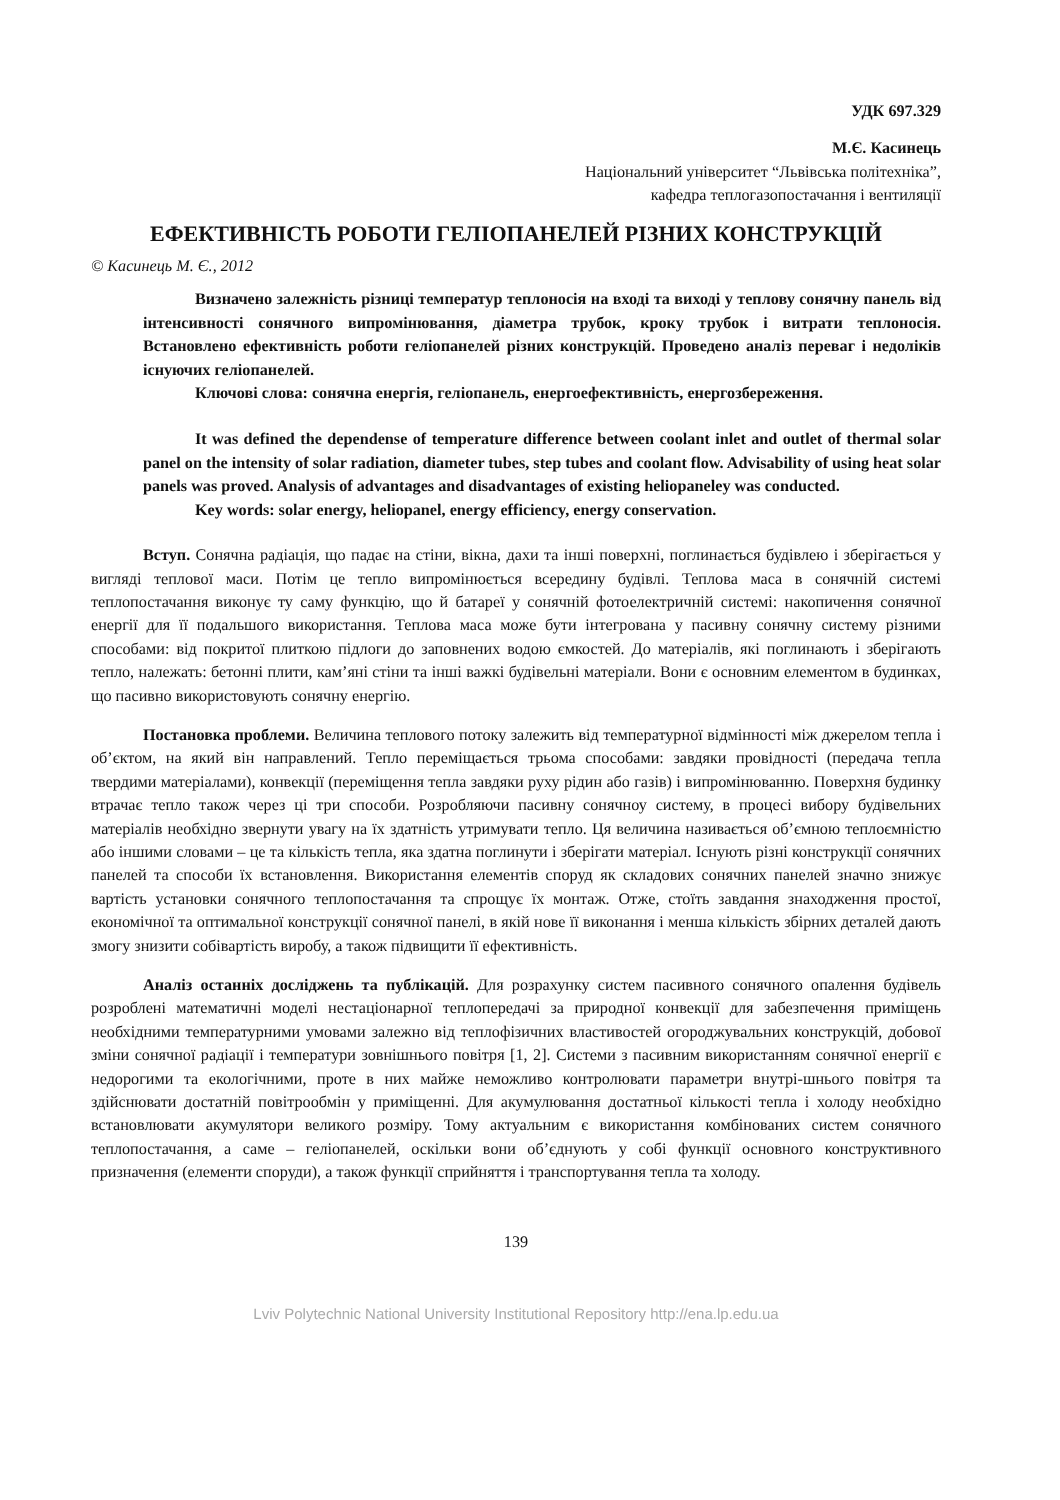УДК 697.329
М.Є. Касинець
Національний університет “Львівська політехніка”,
кафедра теплогазопостачання і вентиляції
ЕФЕКТИВНІСТЬ РОБОТИ ГЕЛІОПАНЕЛЕЙ РІЗНИХ КОНСТРУКЦІЙ
© Касинець М. Є., 2012
Визначено залежність різниці температур теплоносія на вході та виході у теплову сонячну панель від інтенсивності сонячного випромінювання, діаметра трубок, кроку трубок і витрати теплоносія. Встановлено ефективність роботи геліопанелей різних конструкцій. Проведено аналіз переваг і недоліків існуючих геліопанелей.
Ключові слова: сонячна енергія, геліопанель, енергоефективність, енергозбереження.
It was defined the dependense of temperature difference between coolant inlet and outlet of thermal solar panel on the intensity of solar radiation, diameter tubes, step tubes and coolant flow. Advisability of using heat solar panels was proved. Analysis of advantages and disadvantages of existing heliopaneley was conducted.
Key words: solar energy, heliopanel, energy efficiency, energy conservation.
Вступ. Сонячна радіація, що падає на стіни, вікна, дахи та інші поверхні, поглинається будівлею і зберігається у вигляді теплової маси. Потім це тепло випромінюється всередину будівлі. Теплова маса в сонячній системі теплопостачання виконує ту саму функцію, що й батареї у сонячній фотоелектричній системі: накопичення сонячної енергії для її подальшого використання. Теплова маса може бути інтегрована у пасивну сонячну систему різними способами: від покритої плиткою підлоги до заповнених водою ємкостей. До матеріалів, які поглинають і зберігають тепло, належать: бетонні плити, кам’яні стіни та інші важкі будівельні матеріали. Вони є основним елементом в будинках, що пасивно використовують сонячну енергію.
Постановка проблеми. Величина теплового потоку залежить від температурної відмінності між джерелом тепла і об’єктом, на який він направлений. Тепло переміщається трьома способами: завдяки провідності (передача тепла твердими матеріалами), конвекції (переміщення тепла завдяки руху рідин або газів) і випромінюванню. Поверхня будинку втрачає тепло також через ці три способи. Розробляючи пасивну сонячноу систему, в процесі вибору будівельних матеріалів необхідно звернути увагу на їх здатність утримувати тепло. Ця величина називається об’ємною теплоємністю або іншими словами – це та кількість тепла, яка здатна поглинути і зберігати матеріал. Існують різні конструкції сонячних панелей та способи їх встановлення. Використання елементів споруд як складових сонячних панелей значно знижує вартість установки сонячного теплопостачання та спрощує їх монтаж. Отже, стоїть завдання знаходження простої, економічної та оптимальної конструкції сонячної панелі, в якій нове її виконання і менша кількість збірних деталей дають змогу знизити собівартість виробу, а також підвищити її ефективність.
Аналіз останніх досліджень та публікацій. Для розрахунку систем пасивного сонячного опалення будівель розроблені математичні моделі нестаціонарної теплопередачі за природної конвекції для забезпечення приміщень необхідними температурними умовами залежно від теплофізичних властивостей огороджувальних конструкцій, добової зміни сонячної радіації і температури зовнішнього повітря [1, 2]. Системи з пасивним використанням сонячної енергії є недорогими та екологічними, проте в них майже неможливо контролювати параметри внутрі-шнього повітря та здійснювати достатній повітрообмін у приміщенні. Для акумулювання достатньої кількості тепла і холоду необхідно встановлювати акумулятори великого розміру. Тому актуальним є використання комбінованих систем сонячного теплопостачання, а саме – геліопанелей, оскільки вони об’єднують у собі функції основного конструктивного призначення (елементи споруди), а також функції сприйняття і транспортування тепла та холоду.
139
Lviv Polytechnic National University Institutional Repository http://ena.lp.edu.ua